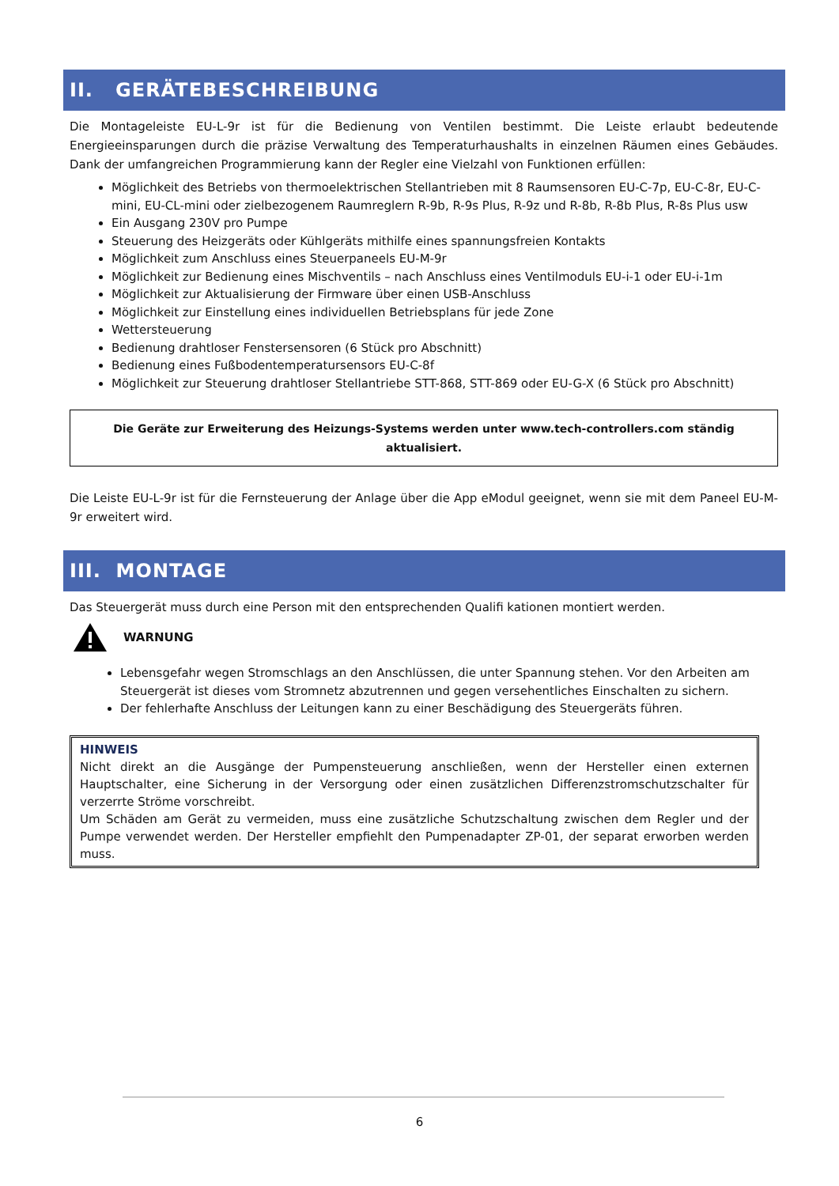II. GERÄTEBESCHREIBUNG
Die Montageleiste EU-L-9r ist für die Bedienung von Ventilen bestimmt. Die Leiste erlaubt bedeutende Energieeinsparungen durch die präzise Verwaltung des Temperaturhaushalts in einzelnen Räumen eines Gebäudes. Dank der umfangreichen Programmierung kann der Regler eine Vielzahl von Funktionen erfüllen:
Möglichkeit des Betriebs von thermoelektrischen Stellantrieben mit 8 Raumsensoren EU-C-7p, EU-C-8r, EU-C-mini, EU-CL-mini oder zielbezogenem Raumreglern R-9b, R-9s Plus, R-9z und R-8b, R-8b Plus, R-8s Plus usw
Ein Ausgang 230V pro Pumpe
Steuerung des Heizgeräts oder Kühlgeräts mithilfe eines spannungsfreien Kontakts
Möglichkeit zum Anschluss eines Steuerpaneels EU-M-9r
Möglichkeit zur Bedienung eines Mischventils – nach Anschluss eines Ventilmoduls EU-i-1 oder EU-i-1m
Möglichkeit zur Aktualisierung der Firmware über einen USB-Anschluss
Möglichkeit zur Einstellung eines individuellen Betriebsplans für jede Zone
Wettersteuerung
Bedienung drahtloser Fenstersensoren (6 Stück pro Abschnitt)
Bedienung eines Fußbodentemperatursensors EU-C-8f
Möglichkeit zur Steuerung drahtloser Stellantriebe STT-868, STT-869 oder EU-G-X (6 Stück pro Abschnitt)
Die Geräte zur Erweiterung des Heizungs-Systems werden unter www.tech-controllers.com ständig aktualisiert.
Die Leiste EU-L-9r ist für die Fernsteuerung der Anlage über die App eModul geeignet, wenn sie mit dem Paneel EU-M-9r erweitert wird.
III. MONTAGE
Das Steuergerät muss durch eine Person mit den entsprechenden Qualifi kationen montiert werden.
WARNUNG
Lebensgefahr wegen Stromschlags an den Anschlüssen, die unter Spannung stehen. Vor den Arbeiten am Steuergerät ist dieses vom Stromnetz abzutrennen und gegen versehentliches Einschalten zu sichern.
Der fehlerhafte Anschluss der Leitungen kann zu einer Beschädigung des Steuergeräts führen.
HINWEIS
Nicht direkt an die Ausgänge der Pumpensteuerung anschließen, wenn der Hersteller einen externen Hauptschalter, eine Sicherung in der Versorgung oder einen zusätzlichen Differenzstromschutzschalter für verzerrte Ströme vorschreibt.
Um Schäden am Gerät zu vermeiden, muss eine zusätzliche Schutzschaltung zwischen dem Regler und der Pumpe verwendet werden. Der Hersteller empfiehlt den Pumpenadapter ZP-01, der separat erworben werden muss.
6